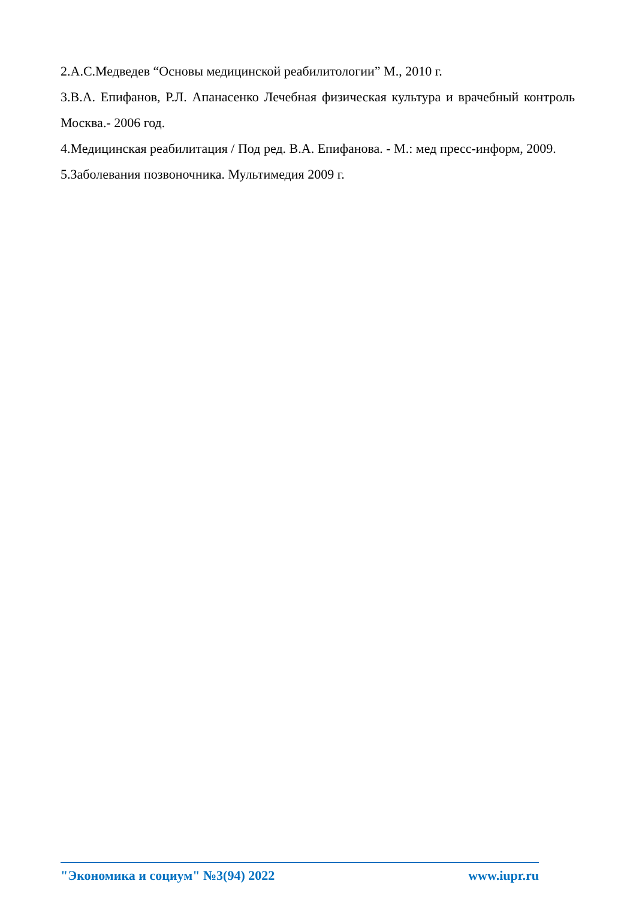2.А.С.Медведев “Основы медицинской реабилитологии” М., 2010 г.
3.В.А. Епифанов, Р.Л. Апанасенко Лечебная физическая культура и врачебный контроль Москва.- 2006 год.
4.Медицинская реабилитация / Под ред. В.А. Епифанова. - М.: мед пресс-информ, 2009.
5.Заболевания позвоночника. Мультимедия 2009 г.
"Экономика и социум" №3(94) 2022 www.iupr.ru